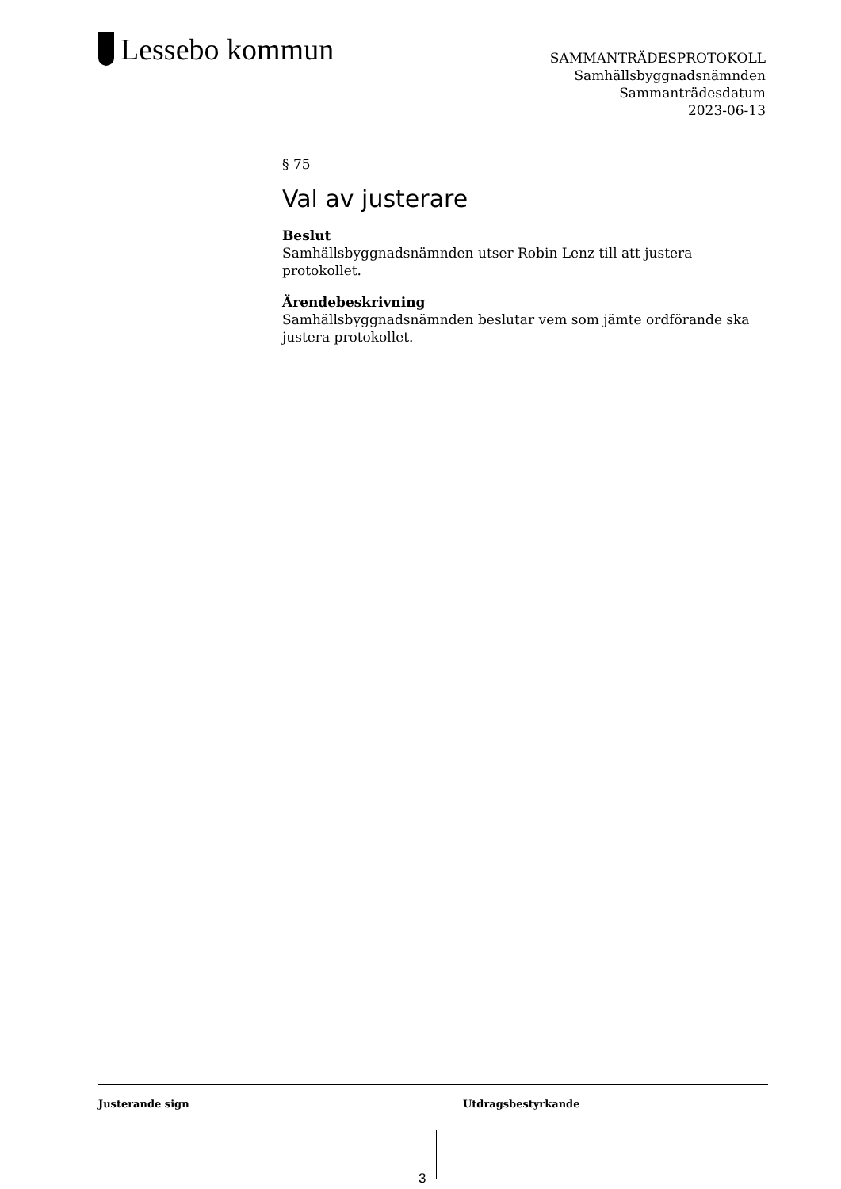Lessebo kommun
SAMMANTRÄDESPROTOKOLL
Samhällsbyggnadsnämnden
Sammanträdesdatum
2023-06-13
§ 75
Val av justerare
Beslut
Samhällsbyggnadsnämnden utser Robin Lenz till att justera protokollet.
Ärendebeskrivning
Samhällsbyggnadsnämnden beslutar vem som jämte ordförande ska justera protokollet.
Justerande sign Utdragsbestyrkande
3